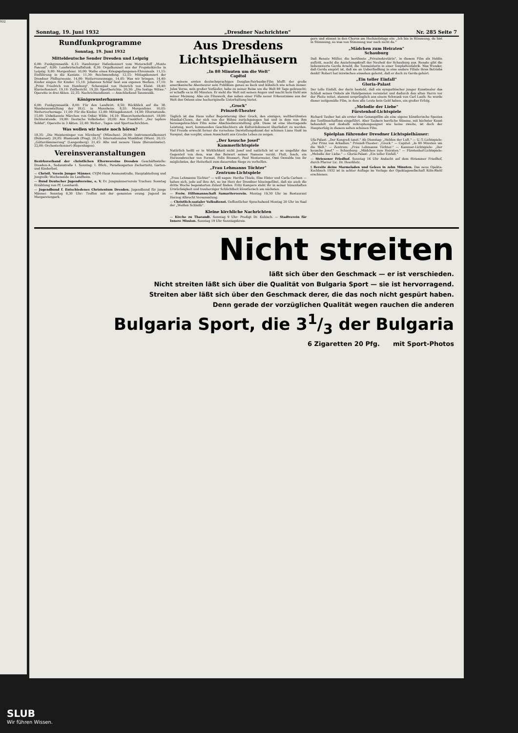932
Sonntag, 19. Juni 1932 „Dresdner Nachrichten" Nr. 285 Seite 7
Rundfunkprogramme
Sonntag, 19. Juni 1932
Mitteldeutsche Sender Dresden und Leipzig
6,00: Funkgymnastik. 6,15: Hamburger Hafenkonzert vom Motorschiff „Monte Pascoal". 8,00: Landwirtschaftsfunk. 8,30: Orgelkonzert aus der Propsteikirche in Leipzig. 9,00: Morgenfeier. 10,00: Weihe eines Kriegsgefangenen-Ehrenmals. 11,15: Einführung in die Kantate. 11,30: Reichssendung. 12,15: Mittagskonzert der Dresdner Philharmonie. 14,00: Wettervoraussage. 14,05: Was wir bringen. 14,40: Kinder singen für Kinder. 15,10: Johannes Schlaf liest aus eigenen Werken. 17,10: „Prinz Friedrich von Homburg", Schauspiel von Heinrich von Kleist. 18,40: Klavierkonzert. 19,10: Zeitbericht. 19,20: Sportberichte. 20,30: „Die lustige Witwe." Operette in drei Akten. 22,35: Nachrichtendienst. — Anschließend Tanzmusik.
Königswusterhausen
6,00: Funkgymnastik. 8,00: Für den Landwirt. 8,50: Rückblick auf die 38. Wanderausstellung der DLG. in Mannheim. 8,55: Morgenfeier. 10,05: Wettervorhersage. 11,00: Für die Kinder. 12,00: Mittagskonzert. 14,00: Elternstunde. 15,00: Unbekannte Märchen von Oskar Wilde. 16,10: Blasorchesterkonzert. 18,00: Dichterstunde. 19,00: Deutsche Volkslieder. 20,00: Aus Frankfurt: „Der tapfere Soldat", Operette in 3 Akten. 22,40: Wetter-, Tages- und Sportnachrichten.
Was wollen wir heute noch hören?
18,35: „Die Meistersinger von Nürnberg" (München). 20,00: Instrumentalkonzert (Bukarest). 20,05: Blasmusik (Prag). 20,15: Internationales Musikfest (Wien). 20,15: „Götterdämmerung" (Langenberg). 21,45: Alte und neuere Tänze (Beromünster). 22,00: Orchesterkonzert (Kopenhagen).
Vereinsveranstaltungen
Bezirksverband der christlichen Elternvereine Dresden Geschäftsstelle: Dresden-A., Sedanstraße 1. Sonntag: 1. BSch., Paradiesgarten Zschertnitz, Garten- und Kinderfest.
— Christl. Verein Junger Männer. CVJM-Haus Ammonstraße, Hauptabteilung und Jungvolk: Wochenende im Landheim.
— Bund Deutscher Jugendvereine, e. V. Ev. Jungmännerverein Trachau: Sonntag Erzählung von Pf. Leonhardi.
— Jugendbund f. Entschiedenes Christentum Dresden. Jugendbund für junge Männer. Sonntag 8,30 Uhr: Treffen mit der gesamten evang. Jugend im Margaretenpark.
Aus Dresdens Lichtspielhäusern
„In 80 Minuten um die Welt"
Capitol
In seinem ersten deutschsprachigen Douglas-Fairbanks-Film blufft der große amerikanische Abenteurer sein Publikum genau so keck und kühnlich wie schon immer. Jules Verne, sein großer Vorläufer, habe zu seiner Reise um die Welt 80 Tage gebraucht; er schaffe es in 80 Minuten. Er sieht die Welt mit seinen Augen und macht kein Hehl aus seiner Meinung. Also ein Filmwerk, das neben einer Fülle neuer Erkenntnisse aus der Welt des Ostens eine hochoriginelle Unterhaltung bietet.
„Grock"
Prinzeß-Theater
Täglich ist das Haus voller Begeisterung über Grock, den einzigen, weltberühmten Musikal-Clown, der sich von der Bühne zurückgezogen hat und in dem von ihm herausgebrachten Film seine Abschiedsvorstellung gibt. Diese ist eine überragende Leistung, wert, kommenden Geschlechtern als Kulturdokument überliefert zu werden. Viel Freude erweckt ferner die vornehme Darstellungskunst der schönen Liane Haid im Vorspiel, das vorgibt, einen Ausschnitt aus Grocks Leben zu zeigen.
„Der keusche Josef"
Kammerlichtspiele
Natürlich heißt er in Wirklichkeit nicht Josef und natürlich ist er so ungefähr das Gegenteil von dem, was das Beiwert seines Namens verrät. Flott, fesch, ein Herzensbrecher von Format. Felix Bressart, Paul Westermeier, Ossi Oswalda tun ihr möglichstes, der Heiterkeit zum dauernden Siege zu verhelfen.
„Frau Lehmanns Töchter"
Zentrum-Lichtspiele
„Frau Lehmanns Töchter" — will sagen: Hertha Thiele, Else Elster und Carla Carlsen — haben sich, jede auf ihre Art, so ins Herz der Dresdner hineingefilmt, daß sie auch die dritte Woche begeisterten Zulauf finden. Fritz Kampers steht ihr in seiner hünenhaften Urwüchsigkeit und treuherziger Schlichtheit künstlerisch am nächsten.
— Freiw. Hilfsmannschaft Samariterverein. Montag 19,30 Uhr im Restaurant Herzog Albrecht Versammlung.
— Christlich-sozialer Volksdienst. Oeffentlicher Sprechabend Montag 20 Uhr im Saal der „Weißen Schleife".
Kleine kirchliche Nachrichten
— Kirche zu Tharandt. Sonntag 9 Uhr: Predigt Dr. Kubisch. — Stadtverein für Innere Mission. Sonntag 19 Uhr Sonntagskreis.
gern und stimmt in den Chorus am Hochzeitstage ein: „Ich bin in Stimmung, du bist in Stimmung, so was von Stimmung war noch nicht da."
„Mädchen zum Heiraten"
Schauburg
Daß Renate Müller, die berühmte „Privatsekretärin", in diesem Film als Heldin auftritt, macht die Anziehungskraft der Neuheit der Schauburg aus. Renate gibt die liebenswerte Gerda Arnold, die Tonmeisterin in einer Tonplattenfabrik. Was Wunder, daß Gerda empört ist, daß sie an Ueberfiedlung in eine andere Filiale ihres Betriebs denkt! Robert hat inzwischen einsehen gelernt, daß er doch zu Gerda gehört.
„Ein toller Einfall"
Gloria-Palast
Der tolle Einfall, der darin besteht, daß ein sympathischer junger Kunstmaler das Schloß seines Onkels als Hotelpension vermietet und dadurch den alten Herrn vor der Pleite rettet, stammt ursprünglich aus einem Schwank von Carl Laufs. So wurde dieser zeitgemäße Film, in dem alle Leute kein Geld haben, ein großer Erfolg.
„Melodie der Liebe"
Fürstenhof-Lichtspiele
Richard Tauber hat als erster den Gesangsfilm als eine eigene künstlerische Spezies des Tonfilmschaffens eingeführt. Aber Taubers herrliche Stimme, mit höchster Kunst behandelt und deshalb mikrophongeeignet wie keine zweite, ist doch der Haupterfolg in diesem selten schönen Film.
Spielplan führender Dresdner Lichtspielhäuser:
Ufa-Palast: „Der Kongreß tanzt." Ab Dienstag: „Helden der Luft." — U.-T.-Lichtspiele: „Der Prinz von Arkadien." Prinzeß-Theater: „Grock." — Capitol: „In 80 Minuten um die Welt." — Zentrum: „Frau Lehmanns Töchter." — Kammer-Lichtspiele: „Der keusche Josef." — Schauburg: „Mädchen zum Heiraten." — Fürstenhof-Lichtspiele: „Melodie der Liebe." — Gloria-Palast: „Ein toller Einfall."
— Striesener Friedhof. Sonntag 16 Uhr Andacht auf dem Striesener Friedhof, durch Pfarrer Lic. Dr. Heerklotz.
§ Bereite deine Marmeladen und Gelees in zehn Minuten. Das neue Opekta-Kochbuch 1932 ist in achter Auflage im Verlage der Opektagesellschaft Köln-Riehl erschienen.
Nicht streiten
läßt sich über den Geschmack — er ist verschieden.
Nicht streiten läßt sich über die Qualität von Bulgaria Sport — sie ist hervorragend.
Streiten aber läßt sich über den Geschmack derer, die das noch nicht gespürt haben.
Denn gerade der vorzüglichen Qualität wegen rauchen die anderen
Bulgaria Sport, die 31/3 der Bulgaria
6 Zigaretten 20 Pfg. mit Sport-Photos
SLUB
Wir führen Wissen.